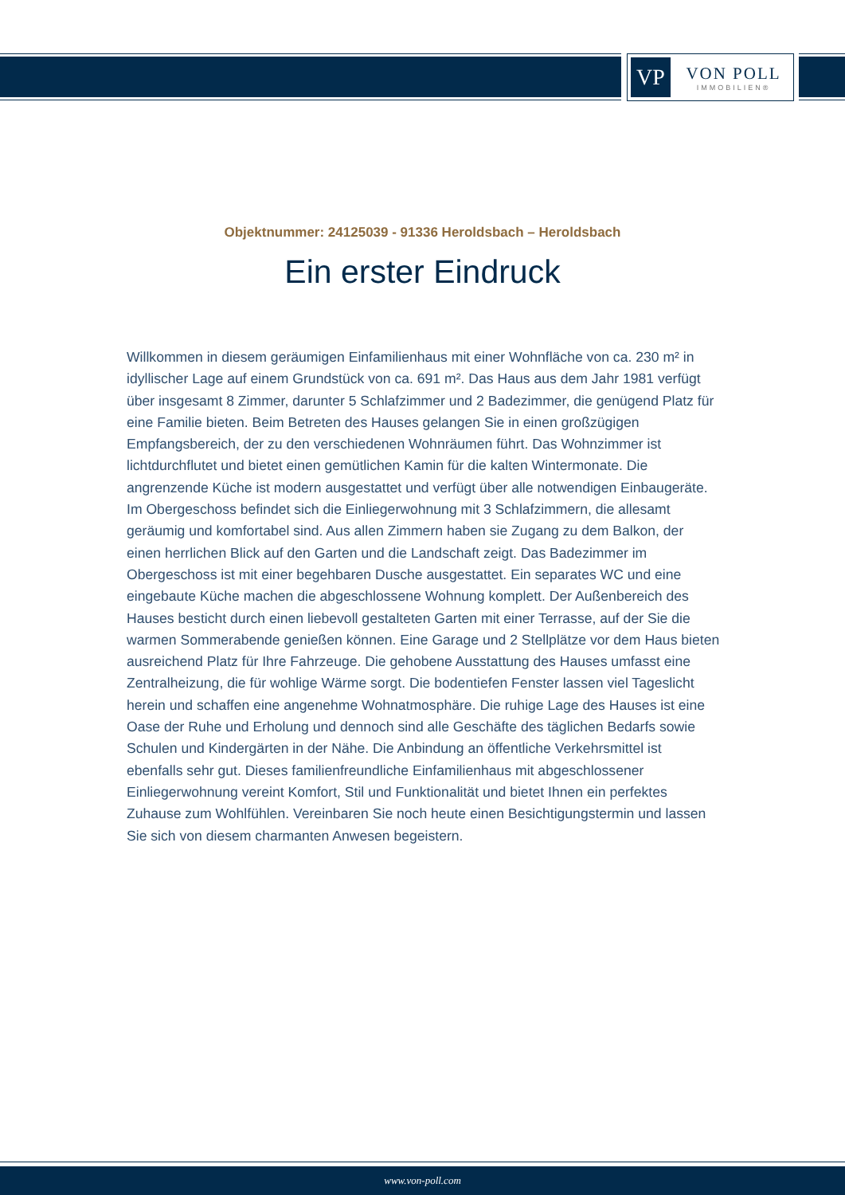VP
VON POLL
IMMOBILIEN®
Objektnummer: 24125039 - 91336 Heroldsbach – Heroldsbach
Ein erster Eindruck
Willkommen in diesem geräumigen Einfamilienhaus mit einer Wohnfläche von ca. 230 m² in idyllischer Lage auf einem Grundstück von ca. 691 m². Das Haus aus dem Jahr 1981 verfügt über insgesamt 8 Zimmer, darunter 5 Schlafzimmer und 2 Badezimmer, die genügend Platz für eine Familie bieten. Beim Betreten des Hauses gelangen Sie in einen großzügigen Empfangsbereich, der zu den verschiedenen Wohnräumen führt. Das Wohnzimmer ist lichtdurchflutet und bietet einen gemütlichen Kamin für die kalten Wintermonate. Die angrenzende Küche ist modern ausgestattet und verfügt über alle notwendigen Einbaugeräte. Im Obergeschoss befindet sich die Einliegerwohnung mit 3 Schlafzimmern, die allesamt geräumig und komfortabel sind. Aus allen Zimmern haben sie Zugang zu dem Balkon, der einen herrlichen Blick auf den Garten und die Landschaft zeigt. Das Badezimmer im Obergeschoss ist mit einer begehbaren Dusche ausgestattet. Ein separates WC und eine eingebaute Küche machen die abgeschlossene Wohnung komplett. Der Außenbereich des Hauses besticht durch einen liebevoll gestalteten Garten mit einer Terrasse, auf der Sie die warmen Sommerabende genießen können. Eine Garage und 2 Stellplätze vor dem Haus bieten ausreichend Platz für Ihre Fahrzeuge. Die gehobene Ausstattung des Hauses umfasst eine Zentralheizung, die für wohlige Wärme sorgt. Die bodentiefen Fenster lassen viel Tageslicht herein und schaffen eine angenehme Wohnatmosphäre. Die ruhige Lage des Hauses ist eine Oase der Ruhe und Erholung und dennoch sind alle Geschäfte des täglichen Bedarfs sowie Schulen und Kindergärten in der Nähe. Die Anbindung an öffentliche Verkehrsmittel ist ebenfalls sehr gut. Dieses familienfreundliche Einfamilienhaus mit abgeschlossener Einliegerwohnung vereint Komfort, Stil und Funktionalität und bietet Ihnen ein perfektes Zuhause zum Wohlfühlen. Vereinbaren Sie noch heute einen Besichtigungstermin und lassen Sie sich von diesem charmanten Anwesen begeistern.
www.von-poll.com